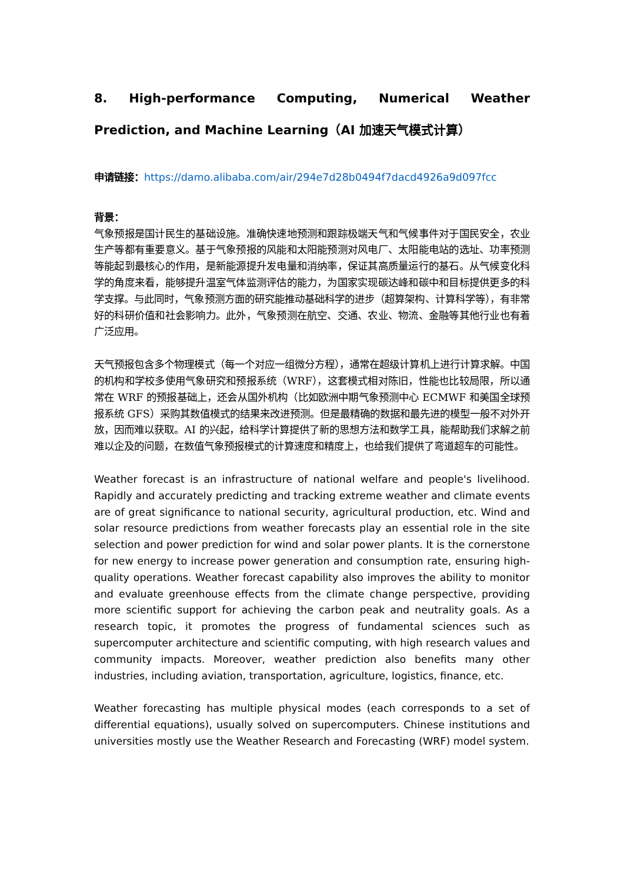8. High-performance Computing, Numerical Weather Prediction, and Machine Learning（AI 加速天气模式计算）
申请链接：https://damo.alibaba.com/air/294e7d28b0494f7dacd4926a9d097fcc
背景：
气象预报是国计民生的基础设施。准确快速地预测和跟踪极端天气和气候事件对于国民安全，农业生产等都有重要意义。基于气象预报的风能和太阳能预测对风电厂、太阳能电站的选址、功率预测等能起到最核心的作用，是新能源提升发电量和消纳率，保证其高质量运行的基石。从气候变化科学的角度来看，能够提升温室气体监测评估的能力，为国家实现碳达峰和碳中和目标提供更多的科学支撑。与此同时，气象预测方面的研究能推动基础科学的进步（超算架构、计算科学等），有非常好的科研价值和社会影响力。此外，气象预测在航空、交通、农业、物流、金融等其他行业也有着广泛应用。
天气预报包含多个物理模式（每一个对应一组微分方程），通常在超级计算机上进行计算求解。中国的机构和学校多使用气象研究和预报系统（WRF），这套模式相对陈旧，性能也比较局限，所以通常在 WRF 的预报基础上，还会从国外机构（比如欧洲中期气象预测中心 ECMWF 和美国全球预报系统 GFS）采购其数值模式的结果来改进预测。但是最精确的数据和最先进的模型一般不对外开放，因而难以获取。AI 的兴起，给科学计算提供了新的思想方法和数学工具，能帮助我们求解之前难以企及的问题，在数值气象预报模式的计算速度和精度上，也给我们提供了弯道超车的可能性。
Weather forecast is an infrastructure of national welfare and people's livelihood. Rapidly and accurately predicting and tracking extreme weather and climate events are of great significance to national security, agricultural production, etc. Wind and solar resource predictions from weather forecasts play an essential role in the site selection and power prediction for wind and solar power plants. It is the cornerstone for new energy to increase power generation and consumption rate, ensuring high-quality operations. Weather forecast capability also improves the ability to monitor and evaluate greenhouse effects from the climate change perspective, providing more scientific support for achieving the carbon peak and neutrality goals. As a research topic, it promotes the progress of fundamental sciences such as supercomputer architecture and scientific computing, with high research values and community impacts. Moreover, weather prediction also benefits many other industries, including aviation, transportation, agriculture, logistics, finance, etc.
Weather forecasting has multiple physical modes (each corresponds to a set of differential equations), usually solved on supercomputers. Chinese institutions and universities mostly use the Weather Research and Forecasting (WRF) model system.